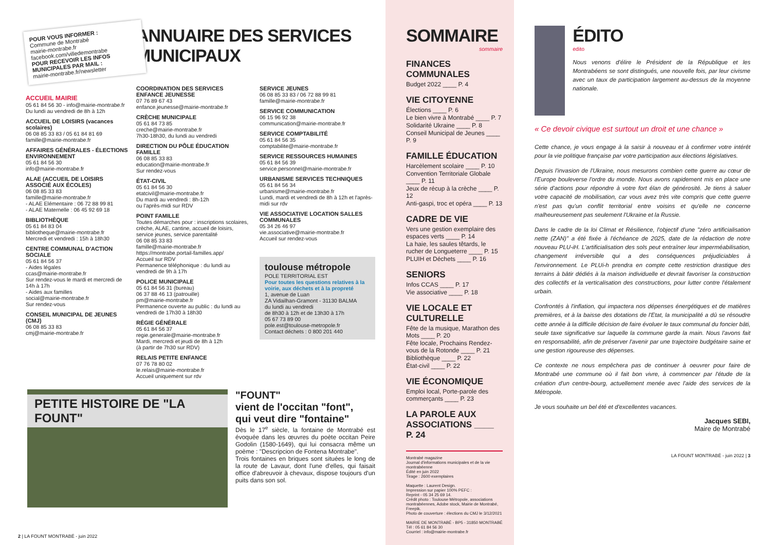POUR VOUS INFORMER :
Commune de Montrabé
mairie-montrabe.fr
facebook.com/villedemontrabe
POUR RECEVOIR LES INFOS MUNICIPALES PAR MAIL :
mairie-montrabe.fr/newsletter
ACCUEIL MAIRIE
05 61 84 56 30 - info@mairie-montrabe.fr
Du lundi au vendredi de 8h à 12h
ACCUEIL DE LOISIRS (vacances scolaires)
06 08 85 33 83 / 05 61 84 81 69
famille@mairie-montrabe.fr
AFFAIRES GÉNÉRALES - ÉLECTIONS ENVIRONNEMENT
05 61 84 56 30
info@mairie-montrabe.fr
ALAE (ACCUEIL DE LOISIRS ASSOCIÉ AUX ÉCOLES)
06 08 85 33 83
famille@mairie-montrabe.fr
- ALAE Elémentaire : 06 72 88 99 81
- ALAE Maternelle : 06 45 92 69 18
BIBLIOTHÈQUE
05 61 84 83 04
bibliotheque@mairie-montrabe.fr
Mercredi et vendredi : 15h à 18h30
CENTRE COMMUNAL D'ACTION SOCIALE
05 61 84 56 37
- Aides légales
ccas@mairie-montrabe.fr
Sur rendez-vous le mardi et mercredi de 14h à 17h
- Aides aux familles
social@mairie-montrabe.fr
Sur rendez-vous
CONSEIL MUNICIPAL DE JEUNES (CMJ)
06 08 85 33 83
cmj@mairie-montrabe.fr
ANNUAIRE DES SERVICES MUNICIPAUX
COORDINATION DES SERVICES ENFANCE JEUNESSE
07 76 89 67 43
enfance.jeunesse@mairie-montrabe.fr
CRÈCHE MUNICIPALE
05 61 84 73 85
creche@mairie-montrabe.fr
7h30-18h30, du lundi au vendredi
DIRECTION DU PÔLE ÉDUCATION FAMILLE
06 08 85 33 83
education@mairie-montrabe.fr
Sur rendez-vous
ÉTAT-CIVIL
05 61 84 56 30
etatcivil@mairie-montrabe.fr
Du mardi au vendredi : 8h-12h
ou l'après-midi sur RDV
POINT FAMILLE
Toutes démarches pour : inscriptions scolaires, crèche, ALAE, cantine, accueil de loisirs, service jeunes, service parentalité
06 08 85 33 83
famille@mairie-montrabe.fr
https://montrabe.portail-familles.app/
Accueil sur RDV
Permanence téléphonique : du lundi au vendredi de 9h à 17h
POLICE MUNICIPALE
05 61 84 56 31 (bureau)
06 37 88 46 13 (patrouille)
pm@mairie-montrabe.fr
Permanence ouverte au public : du lundi au vendredi de 17h30 à 18h30
RÉGIE GÉNÉRALE
05 61 84 56 37
regie.generale@mairie-montrabe.fr
Mardi, mercredi et jeudi de 8h à 12h
(à partir de 7h30 sur RDV)
RELAIS PETITE ENFANCE
07 76 78 80 02
le.relais@mairie-montrabe.fr
Accueil uniquement sur rdv
SERVICE JEUNES
06 08 85 33 83 / 06 72 88 99 81
famille@mairie-montrabe.fr
SERVICE COMMUNICATION
06 15 96 92 38
communication@mairie-montrabe.fr
SERVICE COMPTABILITÉ
05 61 84 56 35
comptabilite@mairie-montrabe.fr
SERVICE RESSOURCES HUMAINES
05 61 84 56 39
service.personnel@mairie-montrabe.fr
URBANISME SERVICES TECHNIQUES
05 61 84 56 34
urbanisme@mairie-montrabe.fr
Lundi, mardi et vendredi de 8h à 12h et l'après-midi sur rdv
VIE ASSOCIATIVE LOCATION SALLES COMMUNALES
05 34 26 46 97
vie.associative@mairie-montrabe.fr
Accueil sur rendez-vous
toulouse métropole
POLE TERRITORIAL EST
Pour toutes les questions relatives à la voirie, aux déchets et à la propreté
1, avenue de Luan
ZA Vidailhan-Gramont - 31130 BALMA
du lundi au vendredi
de 8h30 à 12h et de 13h30 à 17h
05 67 73 89 00
pole.est@toulouse-metropole.fr
Contact déchets : 0 800 201 440
PETITE HISTOIRE DE "LA FOUNT"
"FOUNT"
vient de l'occitan "font",
qui veut dire "fontaine"
Dès le 17<sup>e</sup> siècle, la fontaine de Montrabé est évoquée dans les œuvres du poète occitan Peire Godolin (1580-1649), qui lui consacra même un poème : "Descripcion de Fontena Montrabe".
Trois fontaines en briques sont situées le long de la route de Lavaur, dont l'une d'elles, qui faisait office d'abreuvoir à chevaux, dispose toujours d'un puits dans son sol.
2 | LA FOUNT MONTRABÉ - juin 2022
SOMMAIRE
sommaire
FINANCES COMMUNALES
Budget 2022 ____ P. 4
VIE CITOYENNE
Élections ____ P. 6
Le bien vivre à Montrabé ____ P. 7
Solidarité Ukraine ____ P. 8
Conseil Municipal de Jeunes ____ P. 9
FAMILLE ÉDUCATION
Harcèlement scolaire ____ P. 10
Convention Territoriale Globale ____ P. 11
Jeux de récup à la crèche ____ P. 12
Anti-gaspi, troc et opéra ____ P. 13
CADRE DE VIE
Vers une gestion exemplaire des espaces verts ____ P. 14
La haie, les saules têtards, le rucher de Longueterre ____ P. 15
PLUIH et Déchets ____ P. 16
SENIORS
Infos CCAS ____ P. 17
Vie associative ____ P. 18
VIE LOCALE ET CULTURELLE
Fête de la musique, Marathon des Mots ____ P. 20
Fête locale, Prochains Rendez-vous de la Rotonde ____ P. 21
Bibliothèque ____ P. 22
État-civil ____ P. 22
VIE ÉCONOMIQUE
Emploi local, Porte-parole des commerçants ____ P. 23
LA PAROLE AUX ASSOCIATIONS ____ P. 24
Montrabé magazine
Journal d'informations municipales et de la vie montrabéenne
Édité en juin 2022
Tirage : 2600 exemplaires
Maquette : Laurent Design.
Impression sur papier 100% PEFC :
Reprint - 05 34 25 69 14.
Crédit photo : Toulouse Métropole, associations montrabéennes, Adobe stock, Mairie de Montrabé, Freepik.
Photo de couverture : élections du CMJ le 3/12/2021
MAIRIE DE MONTRABÉ - BP5 - 31850 MONTRABÉ
Tél : 05 61 84 56 30
Courriel : info@mairie-montrabe.fr
ÉDITO
edito
Nous venons d'élire le Président de la République et les Montrabéens se sont distingués, une nouvelle fois, par leur civisme avec un taux de participation largement au-dessus de la moyenne nationale.
« Ce devoir civique est surtout un droit et une chance »
Cette chance, je vous engage à la saisir à nouveau et à confirmer votre intérêt pour la vie politique française par votre participation aux élections législatives.
Depuis l'invasion de l'Ukraine, nous mesurons combien cette guerre au cœur de l'Europe bouleverse l'ordre du monde. Nous avons rapidement mis en place une série d'actions pour répondre à votre fort élan de générosité. Je tiens à saluer votre capacité de mobilisation, car vous avez très vite compris que cette guerre n'est pas qu'un conflit territorial entre voisins et qu'elle ne concerne malheureusement pas seulement l'Ukraine et la Russie.
Dans le cadre de la loi Climat et Résilience, l'objectif d'une "zéro artificialisation nette (ZAN)" a été fixée à l'échéance de 2025, date de la rédaction de notre nouveau PLU-iH. L'artificialisation des sols peut entraîner leur imperméabilisation, changement irréversible qui a des conséquences préjudiciables à l'environnement. Le PLUi-h prendra en compte cette restriction drastique des terrains à bâtir dédiés à la maison individuelle et devrait favoriser la construction des collectifs et la verticalisation des constructions, pour lutter contre l'étalement urbain.
Confrontés à l'inflation, qui impactera nos dépenses énergétiques et de matières premières, et à la baisse des dotations de l'Etat, la municipalité a dû se résoudre cette année à la difficile décision de faire évoluer le taux communal du foncier bâti, seule taxe significative sur laquelle la commune garde la main. Nous l'avons fait en responsabilité, afin de préserver l'avenir par une trajectoire budgétaire saine et une gestion rigoureuse des dépenses.
Ce contexte ne nous empêchera pas de continuer à oeuvrer pour faire de Montrabé une commune où il fait bon vivre, à commencer par l'étude de la création d'un centre-bourg, actuellement menée avec l'aide des services de la Métropole.
Je vous souhaite un bel été et d'excellentes vacances.
Jacques SEBI,
Maire de Montrabé
LA FOUNT MONTRABÉ - juin 2022 | 3